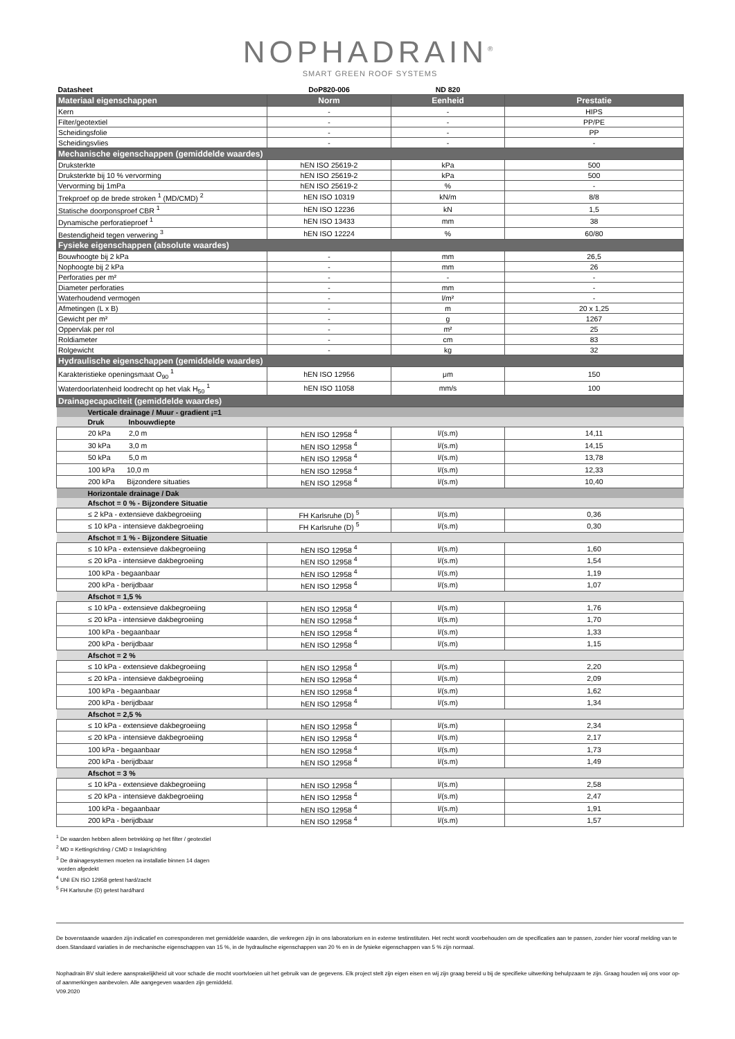NOPHADRAIN<sup>®</sup>
SMART GREEN ROOF SYSTEMS
| Datasheet | DoP820-006 | ND 820 | |
| Materiaal eigenschappen | Norm | Eenheid | Prestatie |
| Kern | - | - | HIPS |
| Filter/geotextiel | - | - | PP/PE |
| Scheidingsfolie | - | - | PP |
| Scheidingsvlies | - | - | - |
| Mechanische eigenschappen (gemiddelde waardes) | | | |
| Druksterkte | hEN ISO 25619-2 | kPa | 500 |
| Druksterkte bij 10 % vervorming | hEN ISO 25619-2 | kPa | 500 |
| Vervorming bij 1mPa | hEN ISO 25619-2 | % | - |
| Trekproef op de brede stroken <sup>1</sup> (MD/CMD) <sup>2</sup> | hEN ISO 10319 | kN/m | 8/8 |
| Statische doorponsproef CBR <sup>1</sup> | hEN ISO 12236 | kN | 1,5 |
| Dynamische perforatieproef <sup>1</sup> | hEN ISO 13433 | mm | 38 |
| Bestendigheid tegen verwering <sup>3</sup> | hEN ISO 12224 | % | 60/80 |
| Fysieke eigenschappen (absolute waardes) | | | |
| Bouwhoogte bij 2 kPa | - | mm | 26,5 |
| Nophoogte bij 2 kPa | - | mm | 26 |
| Perforaties per m² | - | - | - |
| Diameter perforaties | - | mm | - |
| Waterhoudend vermogen | - | l/m² | - |
| Afmetingen (L x B) | - | m | 20 x 1,25 |
| Gewicht per m² | - | g | 1267 |
| Oppervlak per rol | - | m² | 25 |
| Roldiameter | - | cm | 83 |
| Rolgewicht | - | kg | 32 |
| Hydraulische eigenschappen (gemiddelde waardes) | | | |
| Karakteristieke openingsmaat O<sub>90</sub> <sup>1</sup> | hEN ISO 12956 | μm | 150 |
| Waterdoorlatenheid loodrecht op het vlak H<sub>50</sub> <sup>1</sup> | hEN ISO 11058 | mm/s | 100 |
| Drainagecapaciteit (gemiddelde waardes) | | | |
| Verticale drainage / Muur - gradient ¡=1 | | | |
| Druk Inbouwdiepte | | | |
| 20 kPa 2,0 m | hEN ISO 12958 <sup>4</sup> | l/(s.m) | 14,11 |
| 30 kPa 3,0 m | hEN ISO 12958 <sup>4</sup> | l/(s.m) | 14,15 |
| 50 kPa 5,0 m | hEN ISO 12958 <sup>4</sup> | l/(s.m) | 13,78 |
| 100 kPa 10,0 m | hEN ISO 12958 <sup>4</sup> | l/(s.m) | 12,33 |
| 200 kPa Bijzondere situaties | hEN ISO 12958 <sup>4</sup> | l/(s.m) | 10,40 |
| Horizontale drainage / Dak | | | |
| Afschot = 0 % - Bijzondere Situatie | | | |
| ≤ 2 kPa - extensieve dakbegroeiing | FH Karlsruhe (D) <sup>5</sup> | l/(s.m) | 0,36 |
| ≤ 10 kPa - intensieve dakbegroeiing | FH Karlsruhe (D) <sup>5</sup> | l/(s.m) | 0,30 |
| Afschot = 1 % - Bijzondere Situatie | | | |
| ≤ 10 kPa - extensieve dakbegroeiing | hEN ISO 12958 <sup>4</sup> | l/(s.m) | 1,60 |
| ≤ 20 kPa - intensieve dakbegroeiing | hEN ISO 12958 <sup>4</sup> | l/(s.m) | 1,54 |
| 100 kPa - begaanbaar | hEN ISO 12958 <sup>4</sup> | l/(s.m) | 1,19 |
| 200 kPa - berijdbaar | hEN ISO 12958 <sup>4</sup> | l/(s.m) | 1,07 |
| Afschot = 1,5 % | | | |
| ≤ 10 kPa - extensieve dakbegroeiing | hEN ISO 12958 <sup>4</sup> | l/(s.m) | 1,76 |
| ≤ 20 kPa - intensieve dakbegroeiing | hEN ISO 12958 <sup>4</sup> | l/(s.m) | 1,70 |
| 100 kPa - begaanbaar | hEN ISO 12958 <sup>4</sup> | l/(s.m) | 1,33 |
| 200 kPa - berijdbaar | hEN ISO 12958 <sup>4</sup> | l/(s.m) | 1,15 |
| Afschot = 2 % | | | |
| ≤ 10 kPa - extensieve dakbegroeiing | hEN ISO 12958 <sup>4</sup> | l/(s.m) | 2,20 |
| ≤ 20 kPa - intensieve dakbegroeiing | hEN ISO 12958 <sup>4</sup> | l/(s.m) | 2,09 |
| 100 kPa - begaanbaar | hEN ISO 12958 <sup>4</sup> | l/(s.m) | 1,62 |
| 200 kPa - berijdbaar | hEN ISO 12958 <sup>4</sup> | l/(s.m) | 1,34 |
| Afschot = 2,5 % | | | |
| ≤ 10 kPa - extensieve dakbegroeiing | hEN ISO 12958 <sup>4</sup> | l/(s.m) | 2,34 |
| ≤ 20 kPa - intensieve dakbegroeiing | hEN ISO 12958 <sup>4</sup> | l/(s.m) | 2,17 |
| 100 kPa - begaanbaar | hEN ISO 12958 <sup>4</sup> | l/(s.m) | 1,73 |
| 200 kPa - berijdbaar | hEN ISO 12958 <sup>4</sup> | l/(s.m) | 1,49 |
| Afschot = 3 % | | | |
| ≤ 10 kPa - extensieve dakbegroeiing | hEN ISO 12958 <sup>4</sup> | l/(s.m) | 2,58 |
| ≤ 20 kPa - intensieve dakbegroeiing | hEN ISO 12958 <sup>4</sup> | l/(s.m) | 2,47 |
| 100 kPa - begaanbaar | hEN ISO 12958 <sup>4</sup> | l/(s.m) | 1,91 |
| 200 kPa - berijdbaar | hEN ISO 12958 <sup>4</sup> | l/(s.m) | 1,57 |
<sup>1</sup> De waarden hebben alleen betrekking op het filter / geotextiel
<sup>2</sup> MD = Kettingrichting / CMD = Inslagrichting
<sup>3</sup> De drainagesystemen moeten na installatie binnen 14 dagen
worden afgedekt
<sup>4</sup> UNI EN ISO 12958 getest hard/zacht
<sup>5</sup> FH Karlsruhe (D) getest hard/hard
De bovenstaande waarden zijn indicatief en corresponderen met gemiddelde waarden, die verkregen zijn in ons laboratorium en in externe testinstituten. Het recht wordt voorbehouden om de specificaties aan te passen, zonder hier vooraf melding van te doen.Standaard variaties in de mechanische eigenschappen van 15 %, in de hydraulische eigenschappen van 20 % en in de fysieke eigenschappen van 5 % zijn normaal.
Nophadrain BV sluit iedere aansprakelijkheid uit voor schade die mocht voortvloeien uit het gebruik van de gegevens. Elk project stelt zijn eigen eisen en wij zijn graag bereid u bij de specifieke uitwerking behulpzaam te zijn. Graag houden wij ons voor op- of aanmerkingen aanbevolen. Alle aangegeven waarden zijn gemiddeld.
V09.2020